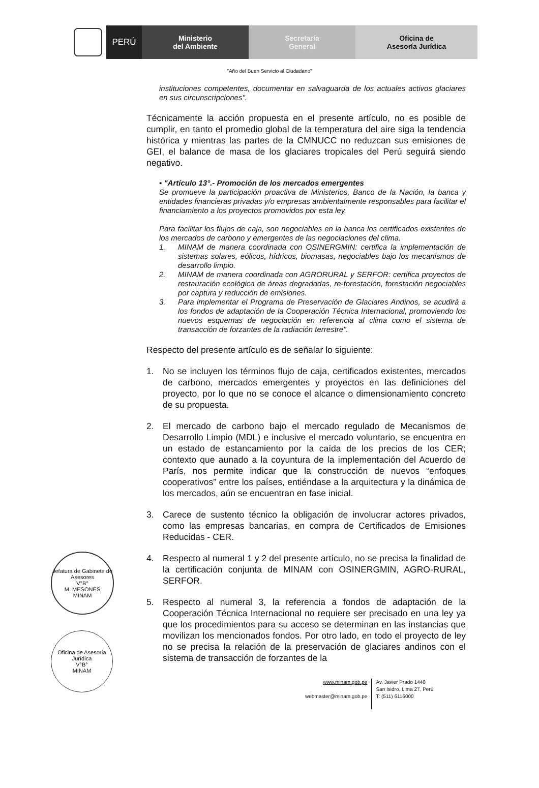PERÚ
Ministerio
del Ambiente
Secretaría
General
Oficina de
Asesoría Jurídica
"Año del Buen Servicio al Ciudadano"
instituciones competentes, documentar en salvaguarda de los actuales activos glaciares en sus circunscripciones".
Técnicamente la acción propuesta en el presente artículo, no es posible de cumplir, en tanto el promedio global de la temperatura del aire siga la tendencia histórica y mientras las partes de la CMNUCC no reduzcan sus emisiones de GEI, el balance de masa de los glaciares tropicales del Perú seguirá siendo negativo.
▪ "Artículo 13°.- Promoción de los mercados emergentes
Se promueve la participación proactiva de Ministerios, Banco de la Nación, la banca y entidades financieras privadas y/o empresas ambientalmente responsables para facilitar el financiamiento a los proyectos promovidos por esta ley.
Para facilitar los flujos de caja, son negociables en la banca los certificados existentes de los mercados de carbono y emergentes de las negociaciones del clima.
1. MINAM de manera coordinada con OSINERGMIN: certifica la implementación de sistemas solares, eólicos, hídricos, biomasas, negociables bajo los mecanismos de desarrollo limpio.
2. MINAM de manera coordinada con AGRORURAL y SERFOR: certifica proyectos de restauración ecológica de áreas degradadas, re-forestación, forestación negociables por captura y reducción de emisiones.
3. Para implementar el Programa de Preservación de Glaciares Andinos, se acudirá a los fondos de adaptación de la Cooperación Técnica Internacional, promoviendo los nuevos esquemas de negociación en referencia al clima como el sistema de transacción de forzantes de la radiación terrestre".
Respecto del presente artículo es de señalar lo siguiente:
1. No se incluyen los términos flujo de caja, certificados existentes, mercados de carbono, mercados emergentes y proyectos en las definiciones del proyecto, por lo que no se conoce el alcance o dimensionamiento concreto de su propuesta.
2. El mercado de carbono bajo el mercado regulado de Mecanismos de Desarrollo Limpio (MDL) e inclusive el mercado voluntario, se encuentra en un estado de estancamiento por la caída de los precios de los CER; contexto que aunado a la coyuntura de la implementación del Acuerdo de París, nos permite indicar que la construcción de nuevos “enfoques cooperativos” entre los países, entiéndase a la arquitectura y la dinámica de los mercados, aún se encuentran en fase inicial.
3. Carece de sustento técnico la obligación de involucrar actores privados, como las empresas bancarias, en compra de Certificados de Emisiones Reducidas - CER.
4. Respecto al numeral 1 y 2 del presente artículo, no se precisa la finalidad de la certificación conjunta de MINAM con OSINERGMIN, AGRO-RURAL, SERFOR.
5. Respecto al numeral 3, la referencia a fondos de adaptación de la Cooperación Técnica Internacional no requiere ser precisado en una ley ya que los procedimientos para su acceso se determinan en las instancias que movilizan los mencionados fondos. Por otro lado, en todo el proyecto de ley no se precisa la relación de la preservación de glaciares andinos con el sistema de transacción de forzantes de la
www.minam.gob.pe
webmaster@minam.gob.pe
Av. Javier Prado 1440
San Isidro, Lima 27, Perú
T: (511) 6116000
Jefatura de Gabinete de Asesores
V°B°
M. MESONES
MINAM
Oficina de Asesoría Jurídica
V°B°
MINAM